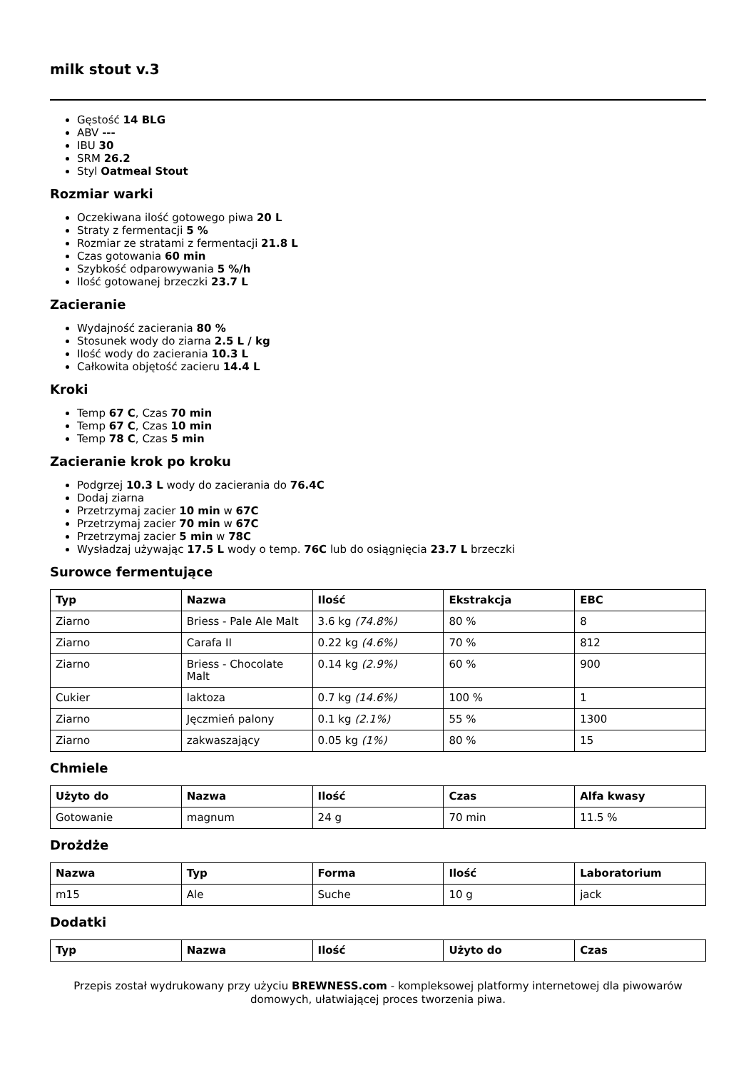milk stout v.3
Gęstość 14 BLG
ABV ---
IBU 30
SRM 26.2
Styl Oatmeal Stout
Rozmiar warki
Oczekiwana ilość gotowego piwa 20 L
Straty z fermentacji 5 %
Rozmiar ze stratami z fermentacji 21.8 L
Czas gotowania 60 min
Szybkość odparowywania 5 %/h
Ilość gotowanej brzeczki 23.7 L
Zacieranie
Wydajność zacierania 80 %
Stosunek wody do ziarna 2.5 L / kg
Ilość wody do zacierania 10.3 L
Całkowita objętość zacieru 14.4 L
Kroki
Temp 67 C, Czas 70 min
Temp 67 C, Czas 10 min
Temp 78 C, Czas 5 min
Zacieranie krok po kroku
Podgrzej 10.3 L wody do zacierania do 76.4C
Dodaj ziarna
Przetrzymaj zacier 10 min w 67C
Przetrzymaj zacier 70 min w 67C
Przetrzymaj zacier 5 min w 78C
Wysładzaj używając 17.5 L wody o temp. 76C lub do osiągnięcia 23.7 L brzeczki
Surowce fermentujące
| Typ | Nazwa | Ilość | Ekstrakcja | EBC |
| --- | --- | --- | --- | --- |
| Ziarno | Briess - Pale Ale Malt | 3.6 kg (74.8%) | 80 % | 8 |
| Ziarno | Carafa II | 0.22 kg (4.6%) | 70 % | 812 |
| Ziarno | Briess - Chocolate Malt | 0.14 kg (2.9%) | 60 % | 900 |
| Cukier | laktoza | 0.7 kg (14.6%) | 100 % | 1 |
| Ziarno | Jęczmień palony | 0.1 kg (2.1%) | 55 % | 1300 |
| Ziarno | zakwaszający | 0.05 kg (1%) | 80 % | 15 |
Chmiele
| Użyto do | Nazwa | Ilość | Czas | Alfa kwasy |
| --- | --- | --- | --- | --- |
| Gotowanie | magnum | 24 g | 70 min | 11.5 % |
Drożdże
| Nazwa | Typ | Forma | Ilość | Laboratorium |
| --- | --- | --- | --- | --- |
| m15 | Ale | Suche | 10 g | jack |
Dodatki
| Typ | Nazwa | Ilość | Użyto do | Czas |
| --- | --- | --- | --- | --- |
Przepis został wydrukowany przy użyciu BREWNESS.com - kompleksowej platformy internetowej dla piwowarów domowych, ułatwiającej proces tworzenia piwa.